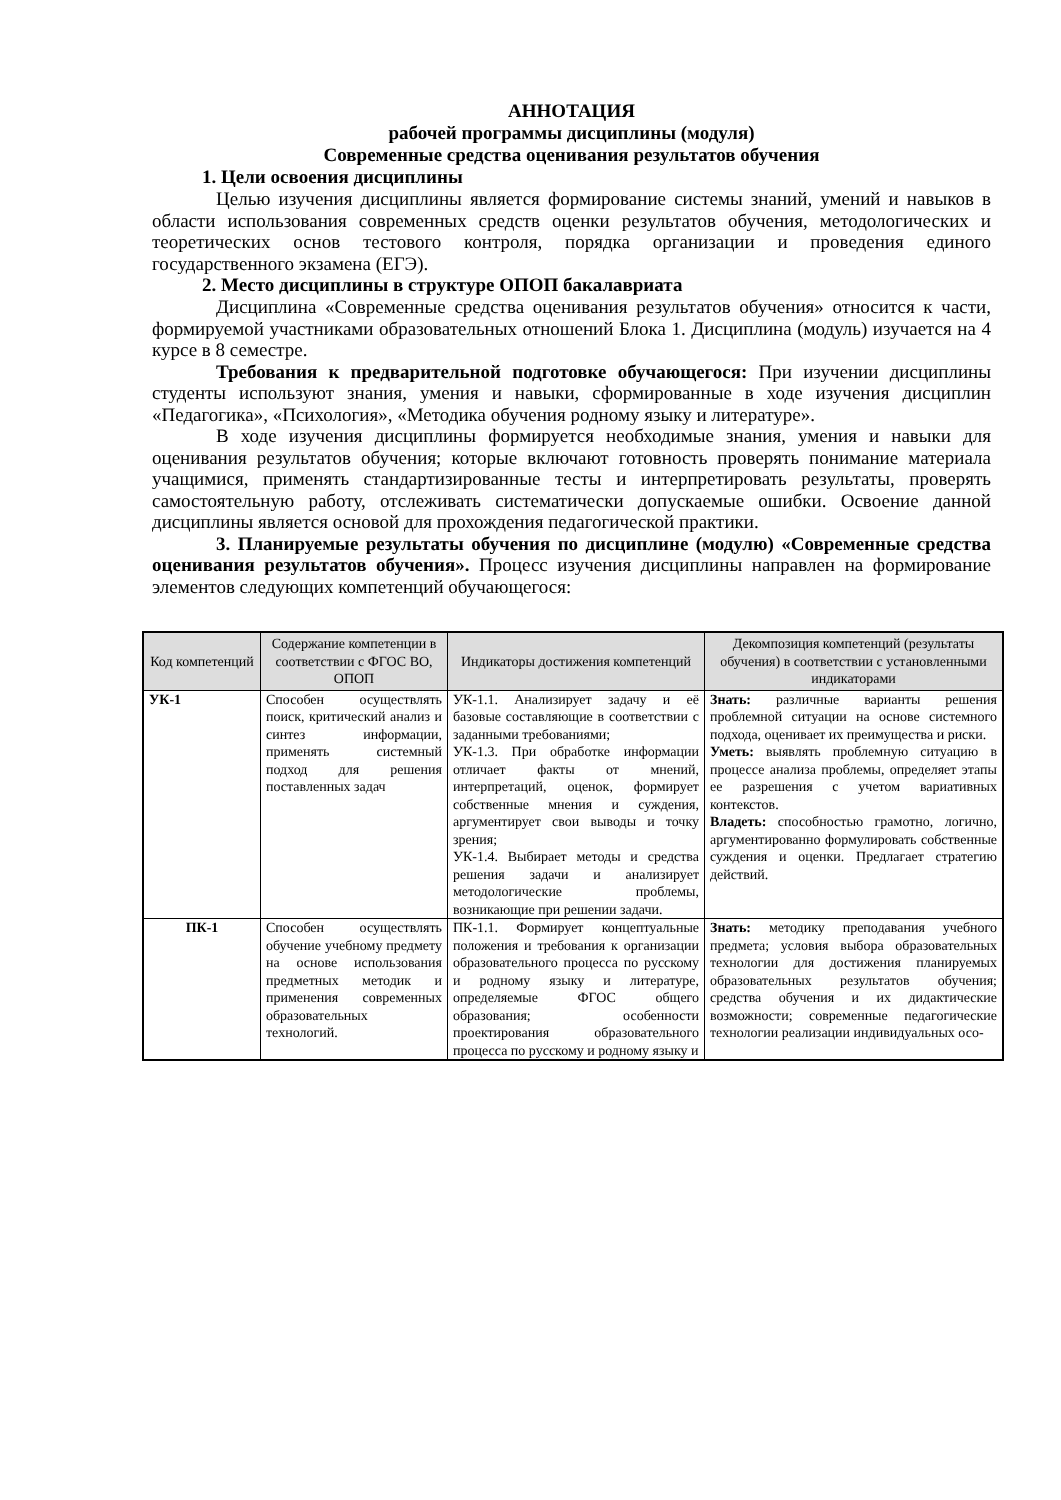АННОТАЦИЯ
рабочей программы дисциплины (модуля)
Современные средства оценивания результатов обучения
1. Цели освоения дисциплины
Целью изучения дисциплины является формирование системы знаний, умений и навыков в области использования современных средств оценки результатов обучения, методологических и теоретических основ тестового контроля, порядка организации и проведения единого государственного экзамена (ЕГЭ).
2. Место дисциплины в структуре ОПОП бакалавриата
Дисциплина «Современные средства оценивания результатов обучения» относится к части, формируемой участниками образовательных отношений Блока 1. Дисциплина (модуль) изучается на 4 курсе в 8 семестре.
Требования к предварительной подготовке обучающегося: При изучении дисциплины студенты используют знания, умения и навыки, сформированные в ходе изучения дисциплин «Педагогика», «Психология», «Методика обучения родному языку и литературе».
В ходе изучения дисциплины формируется необходимые знания, умения и навыки для оценивания результатов обучения; которые включают готовность проверять понимание материала учащимися, применять стандартизированные тесты и интерпретировать результаты, проверять самостоятельную работу, отслеживать систематически допускаемые ошибки. Освоение данной дисциплины является основой для прохождения педагогической практики.
3. Планируемые результаты обучения по дисциплине (модулю) «Современные средства оценивания результатов обучения». Процесс изучения дисциплины направлен на формирование элементов следующих компетенций обучающегося:
| Код компетенций | Содержание компетенции в соответствии с ФГОС ВО, ОПОП | Индикаторы достижения компетенций | Декомпозиция компетенций (результаты обучения) в соответствии с установленными индикаторами |
| --- | --- | --- | --- |
| УК-1 | Способен осуществлять поиск, критический анализ и синтез информации, применять системный подход для решения поставленных задач | УК-1.1. Анализирует задачу и её базовые составляющие в соответствии с заданными требованиями; УК-1.3. При обработке информации отличает факты от мнений, интерпретаций, оценок, формирует собственные мнения и суждения, аргументирует свои выводы и точку зрения; УК-1.4. Выбирает методы и средства решения задачи и анализирует методологические проблемы, возникающие при решении задачи. | Знать: различные варианты решения проблемной ситуации на основе системного подхода, оценивает их преимущества и риски. Уметь: выявлять проблемную ситуацию в процессе анализа проблемы, определяет этапы ее разрешения с учетом вариативных контекстов. Владеть: способностью грамотно, логично, аргументированно формулировать собственные суждения и оценки. Предлагает стратегию действий. |
| ПК-1 | Способен осуществлять обучение учебному предмету на основе использования предметных методик и применения современных образовательных технологий. | ПК-1.1. Формирует концептуальные положения и требования к организации образовательного процесса по русскому и родному языку и литературе, определяемые ФГОС общего образования; особенности проектирования образовательного процесса по русскому и родному языку и | Знать: методику преподавания учебного предмета; условия выбора образовательных технологии для достижения планируемых образовательных результатов обучения; средства обучения и их дидактические возможности; современные педагогические технологии реализации индивидуальных осо- |